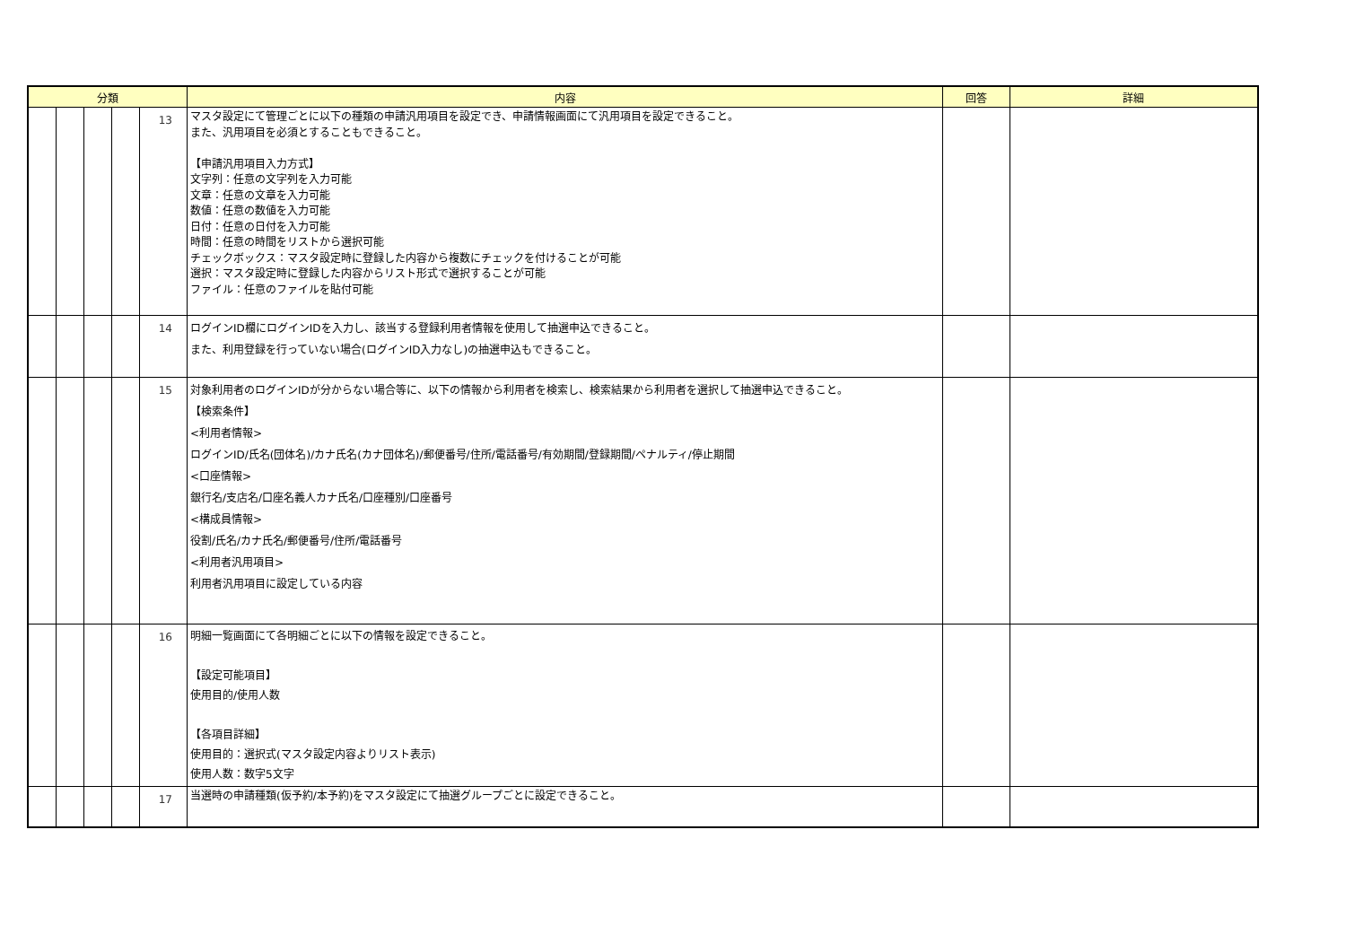| 分類 | | | | | 内容 | 回答 | 詳細 |
| --- | --- | --- | --- | --- | --- | --- | --- |
| | | | | 13 | マスタ設定にて管理ごとに以下の種類の申請汎用項目を設定でき、申請情報画面にて汎用項目を設定できること。 また、汎用項目を必須とすることもできること。 【申請汎用項目入力方式】 文字列：任意の文字列を入力可能 文章：任意の文章を入力可能 数値：任意の数値を入力可能 日付：任意の日付を入力可能 時間：任意の時間をリストから選択可能 チェックボックス：マスタ設定時に登録した内容から複数にチェックを付けることが可能 選択：マスタ設定時に登録した内容からリスト形式で選択することが可能 ファイル：任意のファイルを貼付可能 | | |
| | | | | 14 | ログインID欄にログインIDを入力し、該当する登録利用者情報を使用して抽選申込できること。 また、利用登録を行っていない場合(ログインID入力なし)の抽選申込もできること。 | | |
| | | | | 15 | 対象利用者のログインIDが分からない場合等に、以下の情報から利用者を検索し、検索結果から利用者を選択して抽選申込できること。 【検索条件】 <利用者情報> ログインID/氏名(団体名)/カナ氏名(カナ団体名)/郵便番号/住所/電話番号/有効期間/登録期間/ペナルティ/停止期間 <口座情報> 銀行名/支店名/口座名義人カナ氏名/口座種別/口座番号 <構成員情報> 役割/氏名/カナ氏名/郵便番号/住所/電話番号 <利用者汎用項目> 利用者汎用項目に設定している内容 | | |
| | | | | 16 | 明細一覧画面にて各明細ごとに以下の情報を設定できること。 【設定可能項目】 使用目的/使用人数 【各項目詳細】 使用目的：選択式(マスタ設定内容よりリスト表示) 使用人数：数字5文字 | | |
| | | | | 17 | 当選時の申請種類(仮予約/本予約)をマスタ設定にて抽選グループごとに設定できること。 | | |